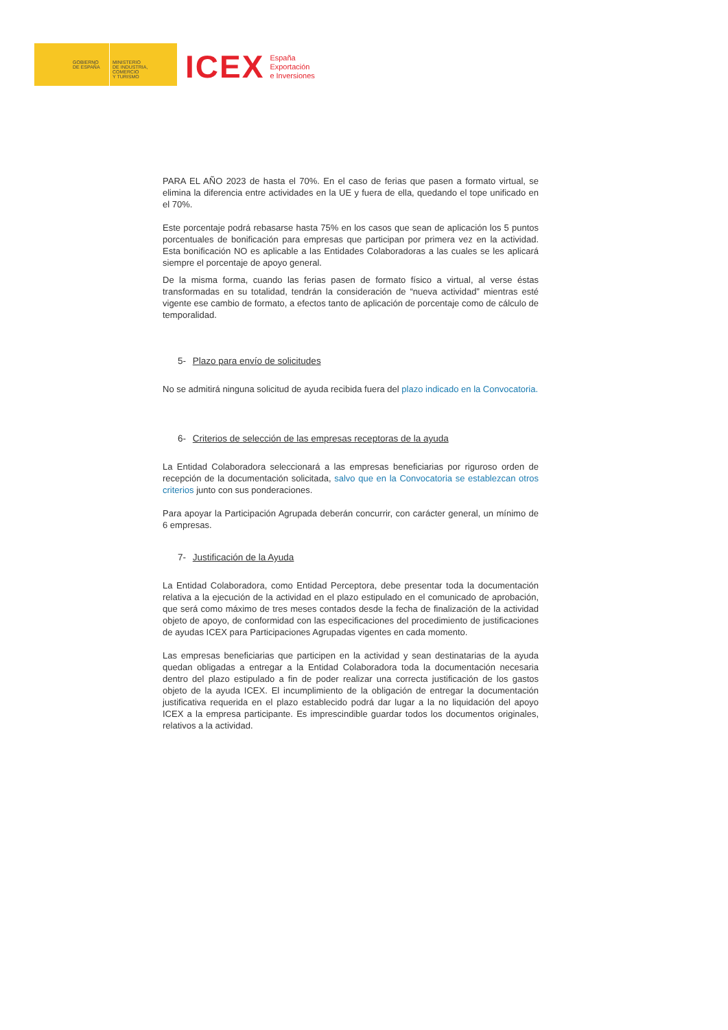GOBIERNO
DE ESPAÑA
MINISTERIO
DE INDUSTRIA, COMERCIO
Y TURISMO
ICEX España
Exportación
e Inversiones
PARA EL AÑO 2023 de hasta el 70%. En el caso de ferias que pasen a formato virtual, se elimina la diferencia entre actividades en la UE y fuera de ella, quedando el tope unificado en el 70%.
Este porcentaje podrá rebasarse hasta 75% en los casos que sean de aplicación los 5 puntos porcentuales de bonificación para empresas que participan por primera vez en la actividad. Esta bonificación NO es aplicable a las Entidades Colaboradoras a las cuales se les aplicará siempre el porcentaje de apoyo general.
De la misma forma, cuando las ferias pasen de formato físico a virtual, al verse éstas transformadas en su totalidad, tendrán la consideración de “nueva actividad” mientras esté vigente ese cambio de formato, a efectos tanto de aplicación de porcentaje como de cálculo de temporalidad.
5- Plazo para envío de solicitudes
No se admitirá ninguna solicitud de ayuda recibida fuera del plazo indicado en la Convocatoria.
6- Criterios de selección de las empresas receptoras de la ayuda
La Entidad Colaboradora seleccionará a las empresas beneficiarias por riguroso orden de recepción de la documentación solicitada, salvo que en la Convocatoria se establezcan otros criterios junto con sus ponderaciones.
Para apoyar la Participación Agrupada deberán concurrir, con carácter general, un mínimo de 6 empresas.
7- Justificación de la Ayuda
La Entidad Colaboradora, como Entidad Perceptora, debe presentar toda la documentación relativa a la ejecución de la actividad en el plazo estipulado en el comunicado de aprobación, que será como máximo de tres meses contados desde la fecha de finalización de la actividad objeto de apoyo, de conformidad con las especificaciones del procedimiento de justificaciones de ayudas ICEX para Participaciones Agrupadas vigentes en cada momento.
Las empresas beneficiarias que participen en la actividad y sean destinatarias de la ayuda quedan obligadas a entregar a la Entidad Colaboradora toda la documentación necesaria dentro del plazo estipulado a fin de poder realizar una correcta justificación de los gastos objeto de la ayuda ICEX. El incumplimiento de la obligación de entregar la documentación justificativa requerida en el plazo establecido podrá dar lugar a la no liquidación del apoyo ICEX a la empresa participante. Es imprescindible guardar todos los documentos originales, relativos a la actividad.